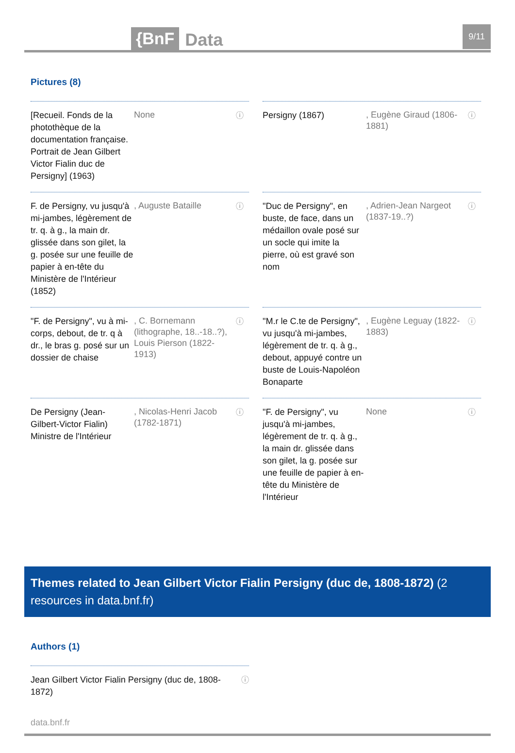{BnF Data 9/11
Pictures (8)
[Recueil. Fonds de la photothèque de la documentation française. Portrait de Jean Gilbert Victor Fialin duc de Persigny] (1963)
None
ⓘ
Persigny (1867)
, Eugène Giraud (1806-1881)
ⓘ
F. de Persigny, vu jusqu'à mi-jambes, légèrement de tr. q. à g., la main dr. glissée dans son gilet, la g. posée sur une feuille de papier à en-tête du Ministère de l'Intérieur (1852)
, Auguste Bataille
ⓘ
"Duc de Persigny", en buste, de face, dans un médaillon ovale posé sur un socle qui imite la pierre, où est gravé son nom
, Adrien-Jean Nargeot (1837-19..?)
ⓘ
"F. de Persigny", vu à mi-corps, debout, de tr. q à dr., le bras g. posé sur un dossier de chaise
, C. Bornemann (lithographe, 18..-18..?), Louis Pierson (1822-1913)
ⓘ
"M.r le C.te de Persigny", vu jusqu'à mi-jambes, légèrement de tr. q. à g., debout, appuyé contre un buste de Louis-Napoléon Bonaparte
, Eugène Leguay (1822-1883)
ⓘ
De Persigny (Jean-Gilbert-Victor Fialin) Ministre de l'Intérieur
, Nicolas-Henri Jacob (1782-1871)
ⓘ
"F. de Persigny", vu jusqu'à mi-jambes, légèrement de tr. q. à g., la main dr. glissée dans son gilet, la g. posée sur une feuille de papier à en-tête du Ministère de l'Intérieur
None
ⓘ
Themes related to Jean Gilbert Victor Fialin Persigny (duc de, 1808-1872) (2 resources in data.bnf.fr)
Authors (1)
Jean Gilbert Victor Fialin Persigny (duc de, 1808-1872) ⓘ
data.bnf.fr